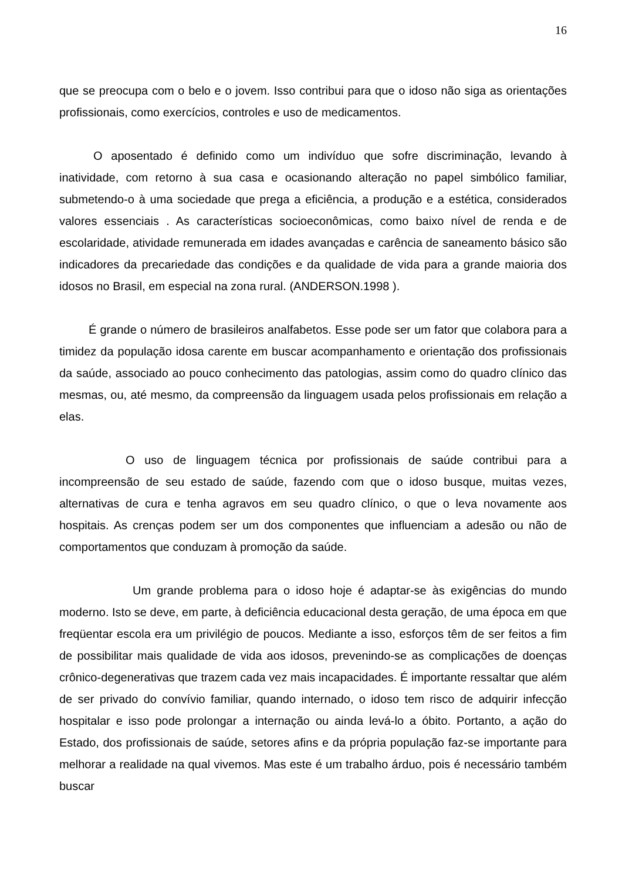16
que se preocupa com o belo e o jovem. Isso contribui para que o idoso não siga as orientações profissionais, como exercícios, controles e uso de medicamentos.
O aposentado é definido como um indivíduo que sofre discriminação, levando à inatividade, com retorno à sua casa e ocasionando alteração no papel simbólico familiar, submetendo-o à uma sociedade que prega a eficiência, a produção e a estética, considerados valores essenciais . As características socioeconômicas, como baixo nível de renda e de escolaridade, atividade remunerada em idades avançadas e carência de saneamento básico são indicadores da precariedade das condições e da qualidade de vida para a grande maioria dos idosos no Brasil, em especial na zona rural. (ANDERSON.1998 ).
É grande o número de brasileiros analfabetos. Esse pode ser um fator que colabora para a timidez da população idosa carente em buscar acompanhamento e orientação dos profissionais da saúde, associado ao pouco conhecimento das patologias, assim como do quadro clínico das mesmas, ou, até mesmo, da compreensão da linguagem usada pelos profissionais em relação a elas.
O uso de linguagem técnica por profissionais de saúde contribui para a incompreensão de seu estado de saúde, fazendo com que o idoso busque, muitas vezes, alternativas de cura e tenha agravos em seu quadro clínico, o que o leva novamente aos hospitais. As crenças podem ser um dos componentes que influenciam a adesão ou não de comportamentos que conduzam à promoção da saúde.
Um grande problema para o idoso hoje é adaptar-se às exigências do mundo moderno. Isto se deve, em parte, à deficiência educacional desta geração, de uma época em que freqüentar escola era um privilégio de poucos. Mediante a isso, esforços têm de ser feitos a fim de possibilitar mais qualidade de vida aos idosos, prevenindo-se as complicações de doenças crônico-degenerativas que trazem cada vez mais incapacidades. É importante ressaltar que além de ser privado do convívio familiar, quando internado, o idoso tem risco de adquirir infecção hospitalar e isso pode prolongar a internação ou ainda levá-lo a óbito. Portanto, a ação do Estado, dos profissionais de saúde, setores afins e da própria população faz-se importante para melhorar a realidade na qual vivemos. Mas este é um trabalho árduo, pois é necessário também buscar